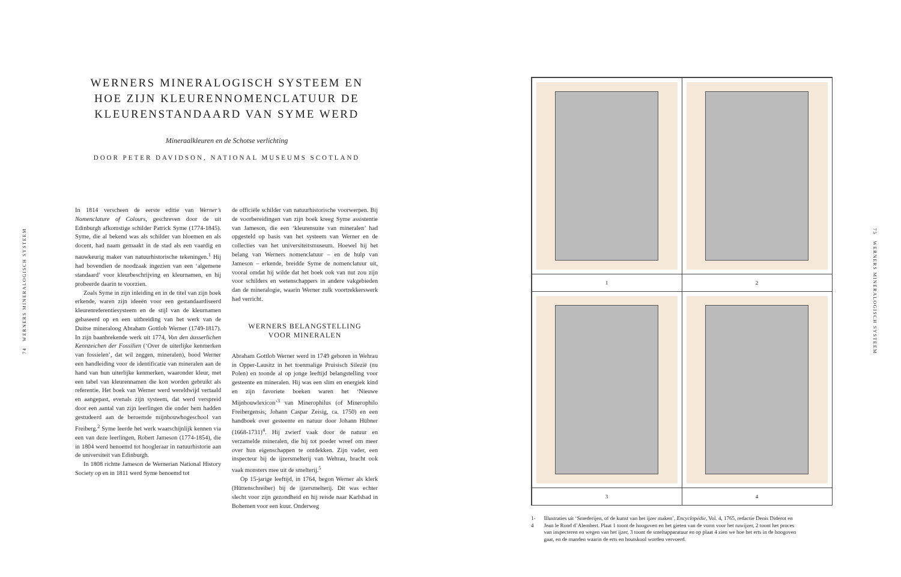74 WERNERS MINERALOGISCH SYSTEEM
WERNERS MINERALOGISCH SYSTEEM EN HOE ZIJN KLEURENNOMENCLATUUR DE KLEURENSTANDAARD VAN SYME WERD
Mineraalkleuren en de Schotse verlichting
DOOR PETER DAVIDSON, NATIONAL MUSEUMS SCOTLAND
In 1814 verscheen de eerste editie van Werner’s Nomenclature of Colours, geschreven door de uit Edinburgh afkomstige schilder Patrick Syme (1774-1845). Syme, die al bekend was als schilder van bloemen en als docent, had naam gemaakt in de stad als een vaardig en nauwkeurig maker van natuurhistorische tekeningen.<sup>1</sup> Hij had bovendien de noodzaak ingezien van een ‘algemene standaard’ voor kleurbeschrijving en kleurnamen, en hij probeerde daarin te voorzien.
Zoals Syme in zijn inleiding en in de titel van zijn boek erkende, waren zijn ideeën voor een gestandaardiseerd kleurenreferentiesysteem en de stijl van de kleurnamen gebaseerd op en een uitbreiding van het werk van de Duitse mineraloog Abraham Gottlob Werner (1749-1817). In zijn baanbrekende werk uit 1774, Von den äusserlichen Kennzeichen der Fossilien (‘Over de uiterlijke kenmerken van fossielen’, dat wil zeggen, mineralen), bood Werner een handleiding voor de identificatie van mineralen aan de hand van hun uiterlijke kenmerken, waaronder kleur, met een tabel van kleurennamen die kon worden gebruikt als referentie. Het boek van Werner werd wereldwijd vertaald en aangepast, evenals zijn systeem, dat werd verspreid door een aantal van zijn leerlingen die onder hem hadden gestudeerd aan de beroemde mijnbouwhogeschool van Freiberg.<sup>2</sup> Syme leerde het werk waarschijnlijk kennen via een van deze leerlingen, Robert Jameson (1774-1854), die in 1804 werd benoemd tot hoogleraar in natuurhistorie aan de universiteit van Edinburgh.
In 1808 richtte Jameson de Wernerian National History Society op en in 1811 werd Syme benoemd tot
de officiële schilder van natuurhistorische voorwerpen. Bij de voorbereidingen van zijn boek kreeg Syme assistentie van Jameson, die een ‘kleurensuite van mineralen’ had opgesteld op basis van het systeem van Werner en de collecties van het universiteitsmuseum. Hoewel hij het belang van Werners nomenclatuur – en de hulp van Jameson – erkende, breidde Syme de nomenclatuur uit, vooral omdat hij wilde dat het boek ook van nut zou zijn voor schilders en wetenschappers in andere vakgebieden dan de mineralogie, waarin Werner zulk voortrekkerswerk had verricht.
WERNERS BELANGSTELLING
VOOR MINERALEN
Abraham Gottlob Werner werd in 1749 geboren in Wehrau in Opper-Lausitz in het toenmalige Pruisisch Silezië (nu Polen) en toonde al op jonge leeftijd belangstelling voor gesteente en mineralen. Hij was een slim en energiek kind en zijn favoriete boeken waren het ‘Nieuwe Mijnbouwlexicon’<sup>3</sup> van Minerophilus (of Minerophilo Freibergensis; Johann Caspar Zeisig, ca. 1750) en een handboek over gesteente en natuur door Johann Hübner (1668-1731)<sup>4</sup>. Hij zwierf vaak door de natuur en verzamelde mineralen, die hij tot poeder wreef om meer over hun eigenschappen te ontdekken. Zijn vader, een inspecteur bij de ijzersmelterij van Wehrau, bracht ook vaak monsters mee uit de smelterij.<sup>5</sup>
Op 15-jarige leeftijd, in 1764, begon Werner als klerk (Hüttenschreiber) bij de ijzersmelterij. Dit was echter slecht voor zijn gezondheid en hij reisde naar Karlsbad in Bohemen voor een kuur. Onderweg
1
2
3
4
1-4 Illustraties uit ‘Smederijen, of de kunst van het ijzer maken’, Encyclopédie, Vol. 4, 1765, redactie Denis Diderot en Jean le Rond d’Alembert. Plaat 1 toont de hoogoven en het gieten van de vorm voor het ruwijzer, 2 toont het proces van inspecteren en wegen van het ijzer, 3 toont de smeltapparatuur en op plaat 4 zien we hoe het erts in de hoogoven gaat, en de manden waarin de erts en houtskool worden vervoerd.
75 WERNERS MINERALOGISCH SYSTEEM